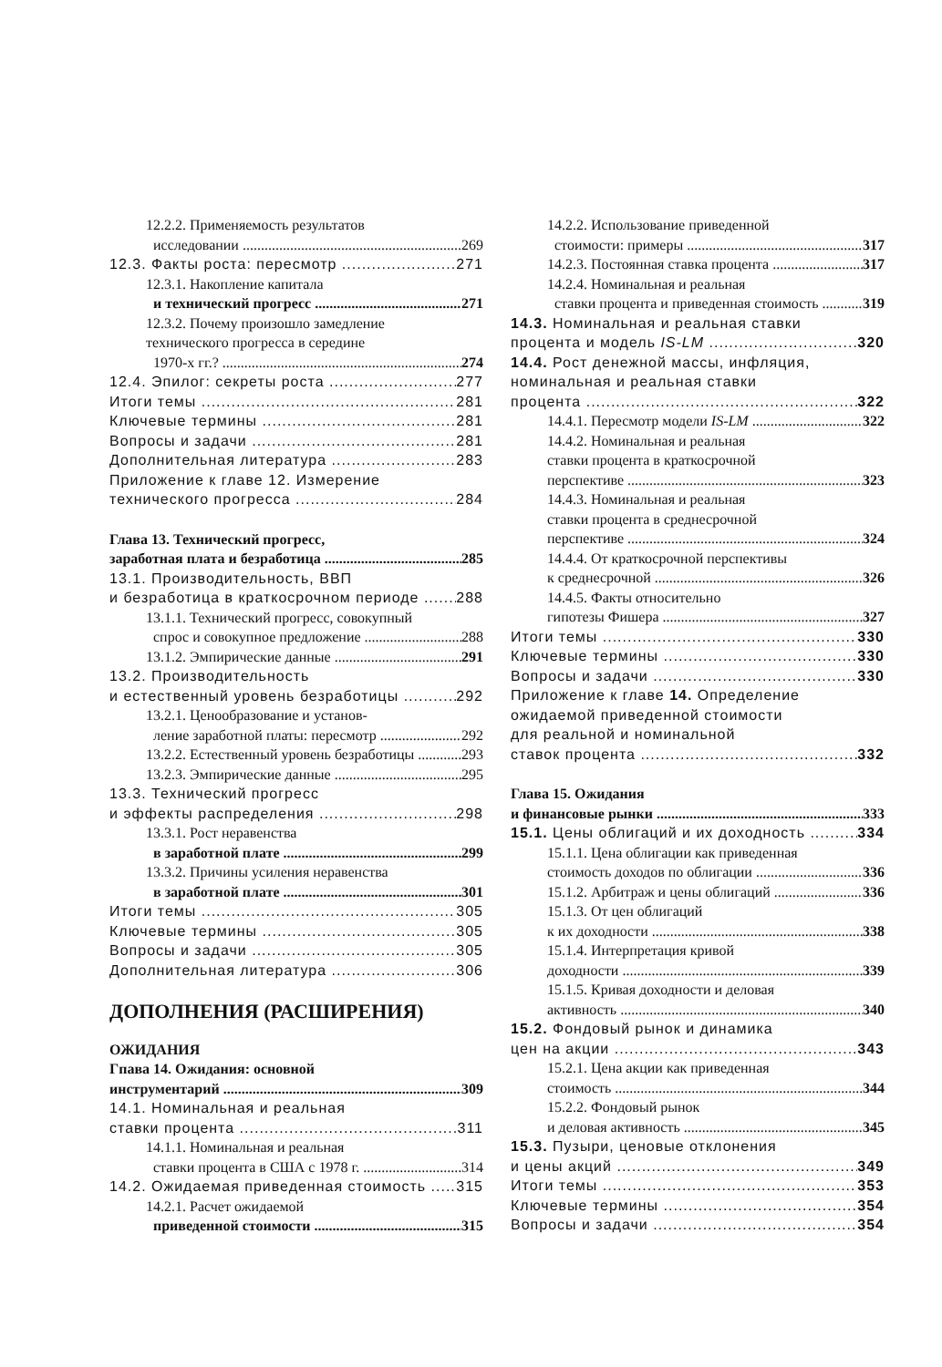12.2.2. Применяемость результатов
исследовании 269
12.3. Факты роста: пересмотр 271
12.3.1. Накопление капитала
и технический прогресс 271
12.3.2. Почему произошло замедление
технического прогресса в середине
1970-х гг.? 274
12.4. Эпилог: секреты роста 277
Итоги темы 281
Ключевые термины 281
Вопросы и задачи 281
Дополнительная литература 283
Приложение к главе 12. Измерение
технического прогресса 284
Глава 13. Технический прогресс,
заработная плата и безработица 285
13.1. Производительность, ВВП
и безработица в краткосрочном периоде 288
13.1.1. Технический прогресс, совокупный
спрос и совокупное предложение 288
13.1.2. Эмпирические данные 291
13.2. Производительность
и естественный уровень безработицы 292
13.2.1. Ценообразование и установ-
ление заработной платы: пересмотр 292
13.2.2. Естественный уровень безработицы 293
13.2.3. Эмпирические данные 295
13.3. Технический прогресс
и эффекты распределения 298
13.3.1. Рост неравенства
в заработной плате 299
13.3.2. Причины усиления неравенства
в заработной плате 301
Итоги темы 305
Ключевые термины 305
Вопросы и задачи 305
Дополнительная литература 306
ДОПОЛНЕНИЯ (РАСШИРЕНИЯ)
ОЖИДАНИЯ
Гпава 14. Ожидания: основной
инструментарий 309
14.1. Номинальная и реальная
ставки процента 311
14.1.1. Номинальная и реальная
ставки процента в США с 1978 г. 314
14.2. Ожидаемая приведенная стоимость 315
14.2.1. Расчет ожидаемой
приведенной стоимости 315
14.2.2. Использование приведенной
стоимости: примеры 317
14.2.3. Постоянная ставка процента 317
14.2.4. Номинальная и реальная
ставки процента и приведенная стоимость 319
14.3. Номинальная и реальная ставки
процента и модель IS-LM 320
14.4. Рост денежной массы, инфляция,
номинальная и реальная ставки
процента 322
14.4.1. Пересмотр модели IS-LM 322
14.4.2. Номинальная и реальная
ставки процента в краткосрочной
перспективе 323
14.4.3. Номинальная и реальная
ставки процента в среднесрочной
перспективе 324
14.4.4. От краткосрочной перспективы
к среднесрочной 326
14.4.5. Факты относительно
гипотезы Фишера 327
Итоги темы 330
Ключевые термины 330
Вопросы и задачи 330
Приложение к главе 14. Определение
ожидаемой приведенной стоимости
для реальной и номинальной
ставок процента 332
Глава 15. Ожидания
и финансовые рынки 333
15.1. Цены облигаций и их доходность 334
15.1.1. Цена облигации как приведенная
стоимость доходов по облигации 336
15.1.2. Арбитраж и цены облигаций 336
15.1.3. От цен облигаций
к их доходности 338
15.1.4. Интерпретация кривой
доходности 339
15.1.5. Кривая доходности и деловая
активность 340
15.2. Фондовый рынок и динамика
цен на акции 343
15.2.1. Цена акции как приведенная
стоимость 344
15.2.2. Фондовый рынок
и деловая активность 345
15.3. Пузыри, ценовые отклонения
и цены акций 349
Итоги темы 353
Ключевые термины 354
Вопросы и задачи 354